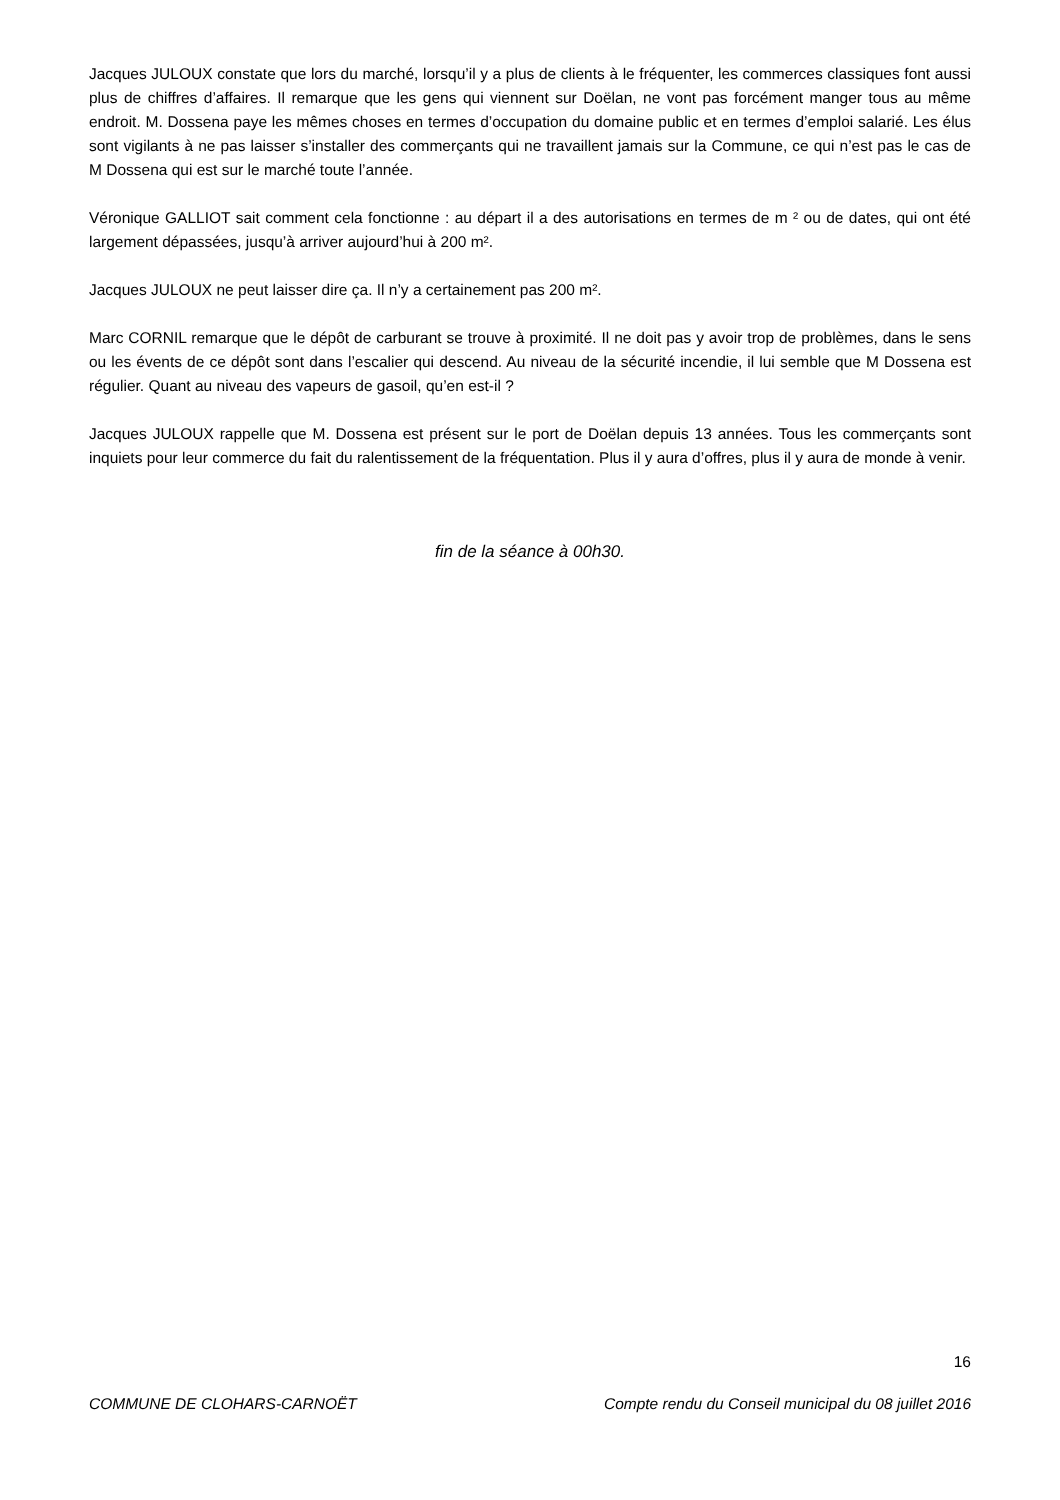Jacques JULOUX constate que lors du marché, lorsqu’il y a plus de clients à le fréquenter, les commerces classiques font aussi plus de chiffres d’affaires. Il remarque que les gens qui viennent sur Doëlan, ne vont pas forcément manger tous au même endroit. M. Dossena paye les mêmes choses en termes d’occupation du domaine public et en termes d’emploi salarié. Les élus sont vigilants à ne pas laisser s’installer des commerçants qui ne travaillent jamais sur la Commune, ce qui n’est pas le cas de M Dossena qui est sur le marché toute l’année.
Véronique GALLIOT sait comment cela fonctionne : au départ il a des autorisations en termes de m ² ou de dates, qui ont été largement dépassées, jusqu’à arriver aujourd’hui à 200 m².
Jacques JULOUX ne peut laisser dire ça. Il n’y a certainement pas 200 m².
Marc CORNIL remarque que le dépôt de carburant se trouve à proximité. Il ne doit pas y avoir trop de problèmes, dans le sens ou les évents de ce dépôt sont dans l’escalier qui descend. Au niveau de la sécurité incendie, il lui semble que M Dossena est régulier. Quant au niveau des vapeurs de gasoil, qu’en est-il ?
Jacques JULOUX rappelle que M. Dossena est présent sur le port de Doëlan depuis 13 années. Tous les commerçants sont inquiets pour leur commerce du fait du ralentissement de la fréquentation. Plus il y aura d’offres, plus il y aura de monde à venir.
fin de la séance à 00h30.
16
COMMUNE DE CLOHARS-CARNOËT Compte rendu du Conseil municipal du 08 juillet 2016